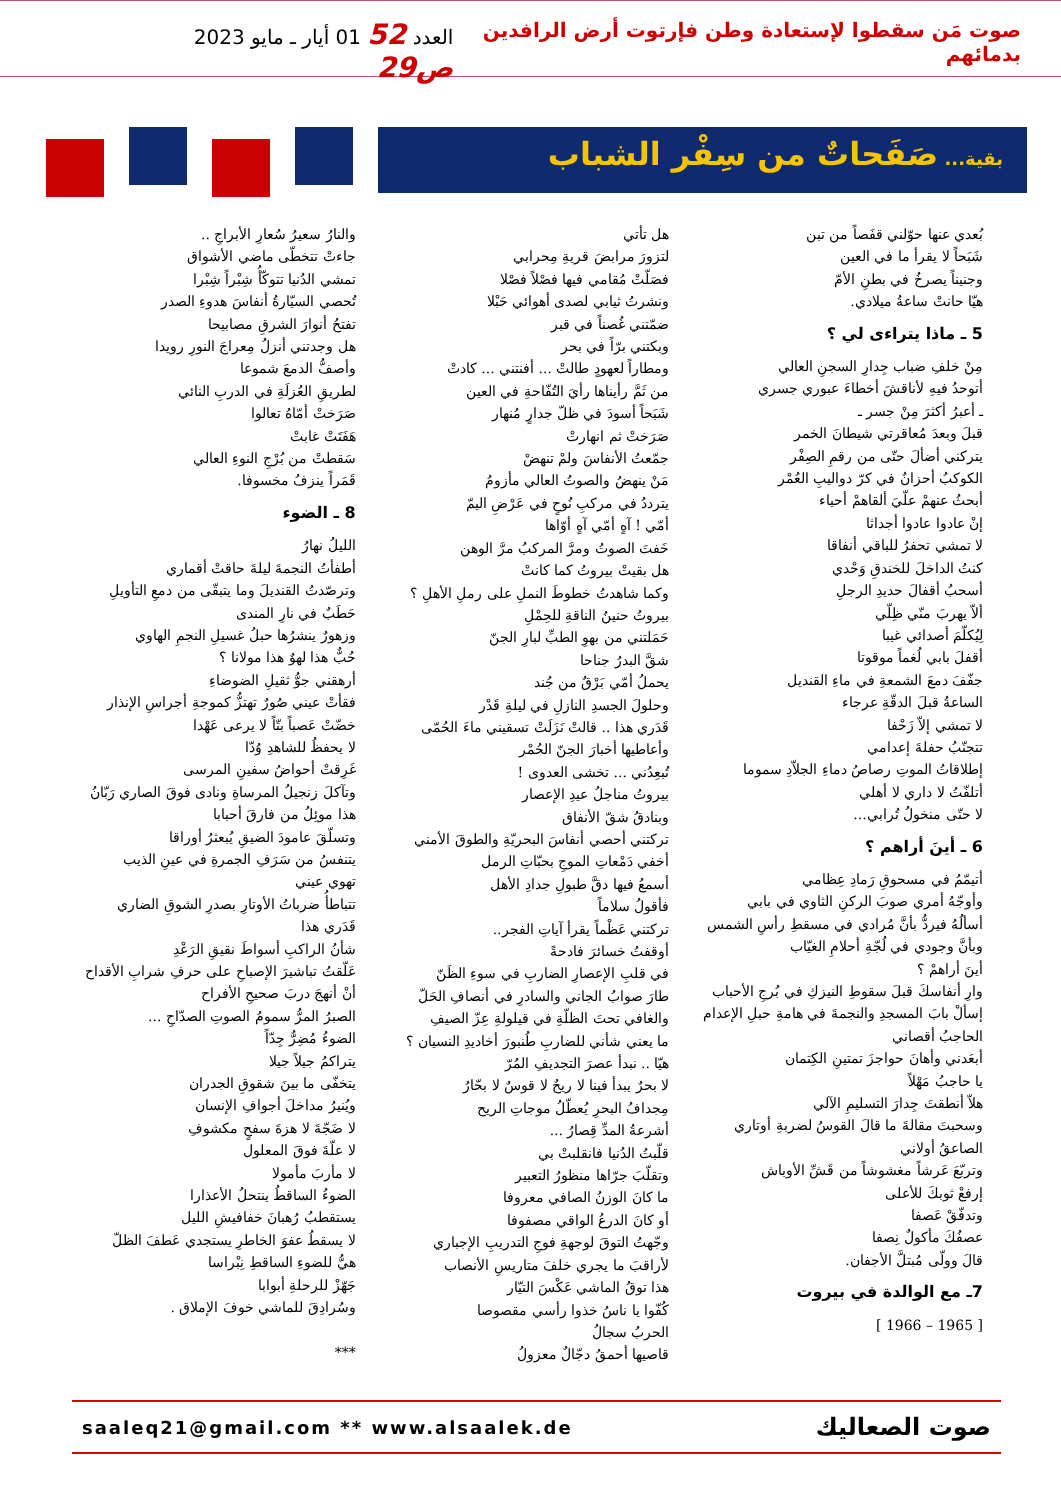صوت مَن سقطوا لإستعادة وطن فإرتوت أرض الرافدين بدمائهم العدد 52 01 أيار ـ مايو 2023 ص29
بقية... صَفَحاتٌ من سِفْر الشباب
بُعدي عنها حوّلني قفَصاً من تبن
شَبَحاً لا يقرأ ما في العين
وجنيناً يصرخُ في بطنِ الأمّ
هيّا حانتْ ساعةُ ميلادي.
5 ـ ماذا يتراءى لي ؟
مِنْ خلفِ ضباب جِدارِ السجنِ العالي
أتوحدُ فيهِ لأناقشَ أخطاءَ عبوري جسري
ـ أعبرُ أكثرَ مِنْ جسر ـ
قبلَ وبعدَ مُعاقرتي شيطانَ الخمر
يتركني أضألَ حتّى من رقمِ الصِفْر
الكوكبُ أحزانٌ في كرّ دواليبِ العُمْر
أبحثُ عنهمْ علّيَ ألقاهمْ أحياء
إنْ عادوا عادوا أجداثا
لا تمشي تحفرُ للباقي أنفاقا
كنتُ الداخلَ للخندقِ وَحْدي
أسحبُ أقفالَ حديدِ الرجلِ
ألاّ يهربَ منّي ظِلّي
لِيُكلّمَ أصدائي غيبا
أقفلَ بابي لُغماً موقوتا
جفّفَ دمعَ الشمعةِ في ماءِ القنديل
الساعةُ قبلَ الدقّةِ عرجاء
لا تمشي إلاّ زَحْفا
تتجنّبُ حفلةَ إعدامي
إطلاقاتُ الموتِ رصاصُ دماءِ الجلاّدِ سموما
أتلفّتُ لا داري لا أهلي
لا حتّى منخولُ تُرابي...
6 ـ أينَ أراهم ؟
أتيمّمُ في مسحوقِ رَمادِ عِظامي
وأوجّهُ أمري صوبَ الركنِ الثاوي في بابي
أسألُهُ فيردُّ بأنَّ مُرادي في مسقطِ رأسِ الشمس
وبأنَّ وجودي في لُجّةِ أحلامِ الغيّاب
أينَ أراهمْ ؟
وارِ أنفاسكَ قبلَ سقوطِ النيزكِ في بُرجِ الأحباب
إسألْ بابَ المسجدِ والنجمةَ في هامةِ حبلِ الإعدام
الحاجبُ أقصاني
أبعَدني وأهانَ حواجزَ تمتينِ الكِتمان
يا حاجبُ مَهْلاً
هلاّ أنطقتَ جِدارَ التسليمِ الآلي
وسحبتَ مقالةَ ما قالَ القوسُ لضربةِ أوتاري
الصاعقُ أولاني
وتربّعَ عَرشاً مغشوشاً من قَشِّ الأوباش
إرفعْ ثوبكَ للأعلى
وتدفّقْ عَصفا
عصفُكَ مأكولٌ نِصفا
قالَ وولّى مُبتلَّ الأجفان.
7ـ مع الوالدة في بيروت
[ 1965 – 1966 ]
هل تأتي
لتزورَ مرابضَ قريةِ مِحرابي
فصَلّتْ مُقامي فيها فصْلاً فصْلا
ونشرتُ ثيابي لصدى أهوائي حَبْلا
ضمّتني غُصناً في قبر
وبكتني برّاً في بحر
ومطاراً لعهودٍ طالتْ ... أفنتني ... كادتْ
من ثَمَّ رأيناها رأيَ التُفّاحةِ في العين
شَبَحاً أسودَ في ظلّ جدارٍ مُنهار
صَرَختْ ثم انهارتْ
جمّعتُ الأنفاسَ ولمْ تنهضْ
مَنْ ينهضُ والصوتُ العالي مأزومُ
يترددُ في مركبِ نُوحٍ في عَرْضِ اليمّ
أمّي ! آهٍ أمّي آهٍ أوّاها
خَفتَ الصوتُ ومرَّ المركبُ مرَّ الوهن
هل بقيتْ بيروتُ كما كانتْ
وكما شاهدتُ خطوطَ النملِ على رملِ الأهلِ ؟
بيروتُ حنينُ الناقةِ للحِمْلِ
حَمَلتني من بهوِ الطبِّ لبارِ الجنّ
شقَّ البدرُ جناحا
يحملُ أمّي بَرْقٌ من جُند
وحلولَ الجسدِ النازلِ في ليلةِ قَدْر
قَدَري هذا .. قالتْ نَزَلَتْ تسقيني ماءَ الحُمّى
وأعاطيها أخبارَ الجنّ الحُمْر
تُبعِدُني ... تخشى العدوى !
بيروتُ مناجلُ عيدِ الإعصار
وبنادقُ شقّ الأنفاق
تركتني أحصي أنفاسَ البحريّةِ والطوقَ الأمني
أخفي دَمْعاتِ الموجِ بحبّاتِ الرمل
أسمعُ فيها دقَّ طبولِ جدادِ الأهل
فأقولُ سلاماً
تركتني عَظْماً يقرأ آياتِ الفجر..
أوقفتُ خسائرَ فادحةً
في قلبِ الإعصارِ الضاربِ في سوءِ الظَنّ
طارَ صوابُ الجاني والسادرِ في أنصافِ الحَلّ
والغافي تحتَ الظلّةِ في قيلولةِ عِزّ الصيفِ
ما يعني شأني للضاربِ طُنبورَ أخاديدِ النسيان ؟
هيّا .. نبدأ عصرَ التجديفِ المُرّ
لا بحرٌ يبدأ فينا لا ريحٌ لا قوسٌ لا بحّارُ
مِجدافُ البحرِ يُعطّلُ موجاتِ الريح
أشرعةُ المدِّ قِصارُ ...
قلّبتُ الدُنيا فانقلبتْ بي
وتقلّبَ جرّاها منظورُ التعبير
ما كانَ الوزنُ الصافي معروفا
أو كانَ الدرعُ الواقي مصفوفا
وجّهتُ التوقَ لوجهةِ فوجِ التدريبِ الإجباري
لأراقبَ ما يجري خلفَ متاريسِ الأنصاب
هذا توقُ الماشي عَكْسَ التيّار
كُفّوا يا ناسُ خذوا رأسي مقصوصا
الحربُ سجالُ
قاصيها أحمقُ دجّالٌ معزولُ
والنارُ سعيرُ سُعارِ الأبراجِ ..
جاءتْ تتخطّى ماضي الأشواق
تمشي الدُنيا تتوكّأُ شِبْراً شِبْرا
تُحصي السيّارةُ أنفاسَ هدوءِ الصدر
تفتحُ أنوارَ الشرقِ مصابيحا
هل وجدتني أنزلُ مِعراجَ النورِ رويدا
وأصفُّ الدمعَ شموعا
لطريقِ العُزلَةِ في الدربِ النائي
صَرَختْ أمّاهُ تعالوا
هَفَتَتْ غابتْ
سَقطتْ من بُرْجِ النوءِ العالي
قَمَراً ينزفُ مخسوفا.
8 ـ الضوء
الليلُ نهارُ
أطفأتُ النجمةَ ليلةَ حاقتْ أقماري
وترصّدتُ القنديلَ وما يتبقّى من دمعِ التأويلِ
حَطَبٌ في نارِ المندى
وزهورٌ ينشرُها حبلُ غسيلِ النجمِ الهاوي
حُبٌّ هذا لهوٌ هذا مولانا ؟
أرهقني جوُّ ثقيلِ الضوضاءِ
فقأتْ عيني صُورٌ تهتزُّ كموجةِ أجراسِ الإنذار
خضّتْ عَصباً بتّاً لا يرعى عَهْدا
لا يحفظُ للشاهدِ وُدّا
غَرِقتْ أحواضُ سفينِ المرسى
وتآكلَ زنجيلُ المرساةِ ونادى فوقَ الصاري رَبّانُ
هذا موئِلُ من فارقَ أحبابا
وتسلّقَ عامودَ الضيقِ يُبعثرُ أوراقا
يتنفسُ من سَرَفِ الجمرةِ في عينِ الذيب
تهوي عيني
تتباطأُ ضرباتُ الأوتارِ بصدرِ الشوقِ الضاري
قَدَري هذا
شأنُ الراكبِ أسواطَ نقيقِ الرَعْدِ
عَلّقتُ تباشيرَ الإصباحِ على حرفِ شرابِ الأقداح
أنْ أنهجَ دربَ صحيحِ الأفراح
الصبرُ المرُّ سمومُ الصوتِ الصدّاحِ ...
الضوءُ مُضِرٌّ جِدّاً
يتراكمُ جيلاً جيلا
يتخفّى ما بينَ شقوقِ الجدران
ويُنيرُ مداخلَ أجوافِ الإنسان
لا ضَجّةَ لا هزةَ سفحٍ مكشوفِ
لا علّةَ فوقَ المعلول
لا مأربَ مأمولا
الضوءُ الساقطُ ينتحلُ الأعذارا
يستقطبُ رُهبانَ خفافيشِ الليل
لا يسقطُ عفوَ الخاطرِ يستجدي عَطفَ الظلّ
هيُّ للضوءِ الساقطِ نِبْراسا
جَهّزْ للرحلةِ أبوابا
وسُرادِقَ للماشي خوفَ الإملاق .
***
saaleq21@gmail.com ** www.alsaalek.de صوت الصعاليك